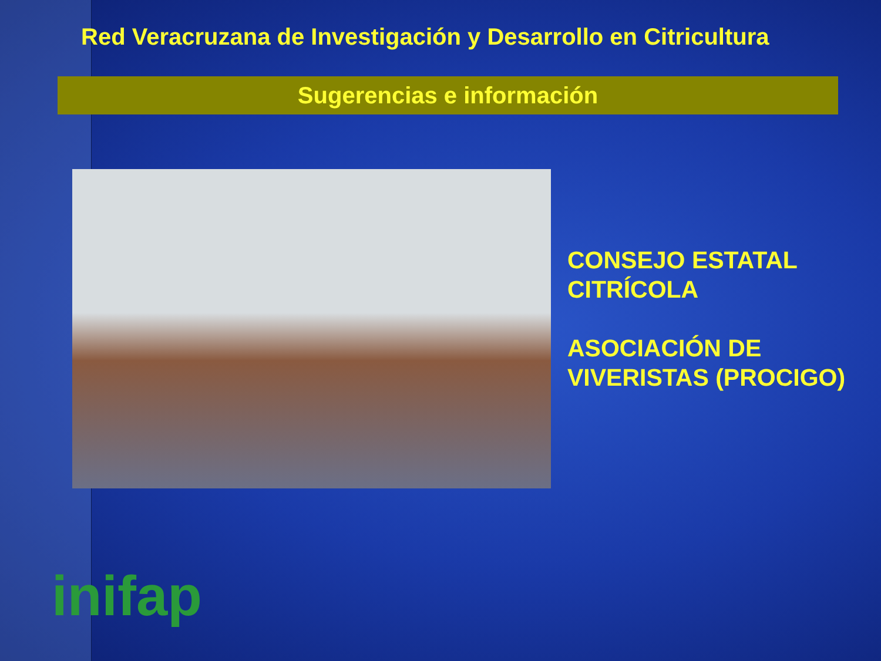Red Veracruzana de Investigación y Desarrollo en Citricultura
Sugerencias e información
CONSEJO ESTATAL
CITRÍCOLA
ASOCIACIÓN DE
VIVERISTAS (PROCIGO)
inifap